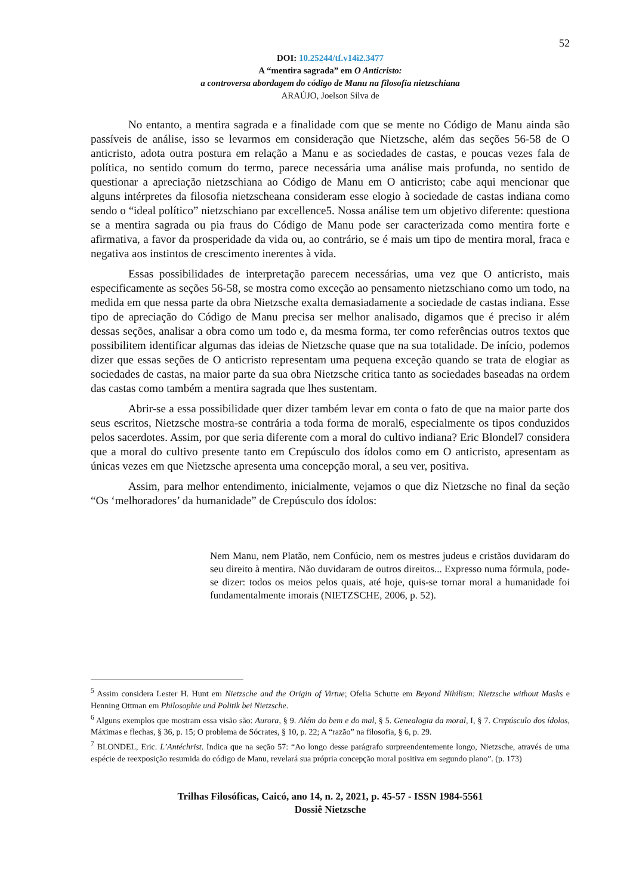52
DOI: 10.25244/tf.v14i2.3477
A “mentira sagrada” em O Anticristo:
a controversa abordagem do código de Manu na filosofia nietzschiana
ARAÚJO, Joelson Silva de
No entanto, a mentira sagrada e a finalidade com que se mente no Código de Manu ainda são passíveis de análise, isso se levarmos em consideração que Nietzsche, além das seções 56-58 de O anticristo, adota outra postura em relação a Manu e as sociedades de castas, e poucas vezes fala de política, no sentido comum do termo, parece necessária uma análise mais profunda, no sentido de questionar a apreciação nietzschiana ao Código de Manu em O anticristo; cabe aqui mencionar que alguns intérpretes da filosofia nietzscheana consideram esse elogio à sociedade de castas indiana como sendo o “ideal político” nietzschiano par excellence5. Nossa análise tem um objetivo diferente: questiona se a mentira sagrada ou pia fraus do Código de Manu pode ser caracterizada como mentira forte e afirmativa, a favor da prosperidade da vida ou, ao contrário, se é mais um tipo de mentira moral, fraca e negativa aos instintos de crescimento inerentes à vida.
Essas possibilidades de interpretação parecem necessárias, uma vez que O anticristo, mais especificamente as seções 56-58, se mostra como exceção ao pensamento nietzschiano como um todo, na medida em que nessa parte da obra Nietzsche exalta demasiadamente a sociedade de castas indiana. Esse tipo de apreciação do Código de Manu precisa ser melhor analisado, digamos que é preciso ir além dessas seções, analisar a obra como um todo e, da mesma forma, ter como referências outros textos que possibilitem identificar algumas das ideias de Nietzsche quase que na sua totalidade. De início, podemos dizer que essas seções de O anticristo representam uma pequena exceção quando se trata de elogiar as sociedades de castas, na maior parte da sua obra Nietzsche critica tanto as sociedades baseadas na ordem das castas como também a mentira sagrada que lhes sustentam.
Abrir-se a essa possibilidade quer dizer também levar em conta o fato de que na maior parte dos seus escritos, Nietzsche mostra-se contrária a toda forma de moral6, especialmente os tipos conduzidos pelos sacerdotes. Assim, por que seria diferente com a moral do cultivo indiana? Eric Blondel7 considera que a moral do cultivo presente tanto em Crepúsculo dos ídolos como em O anticristo, apresentam as únicas vezes em que Nietzsche apresenta uma concepção moral, a seu ver, positiva.
Assim, para melhor entendimento, inicialmente, vejamos o que diz Nietzsche no final da seção “Os ‘melhoradores’ da humanidade” de Crepúsculo dos ídolos:
Nem Manu, nem Platão, nem Confúcio, nem os mestres judeus e cristãos duvidaram do seu direito à mentira. Não duvidaram de outros direitos... Expresso numa fórmula, pode-se dizer: todos os meios pelos quais, até hoje, quis-se tornar moral a humanidade foi fundamentalmente imorais (NIETZSCHE, 2006, p. 52).
<sup>5</sup> Assim considera Lester H. Hunt em Nietzsche and the Origin of Virtue; Ofelia Schutte em Beyond Nihilism: Nietzsche without Masks e Henning Ottman em Philosophie und Politik bei Nietzsche.
<sup>6</sup> Alguns exemplos que mostram essa visão são: Aurora, § 9. Além do bem e do mal, § 5. Genealogia da moral, I, § 7. Crepúsculo dos ídolos, Máximas e flechas, § 36, p. 15; O problema de Sócrates, § 10, p. 22; A “razão” na filosofia, § 6, p. 29.
<sup>7</sup> BLONDEL, Eric. L’Antéchrist. Indica que na seção 57: “Ao longo desse parágrafo surpreendentemente longo, Nietzsche, através de uma espécie de reexposição resumida do código de Manu, revelará sua própria concepção moral positiva em segundo plano”. (p. 173)
Trilhas Filosóficas, Caicó, ano 14, n. 2, 2021, p. 45-57 - ISSN 1984-5561
Dossiê Nietzsche